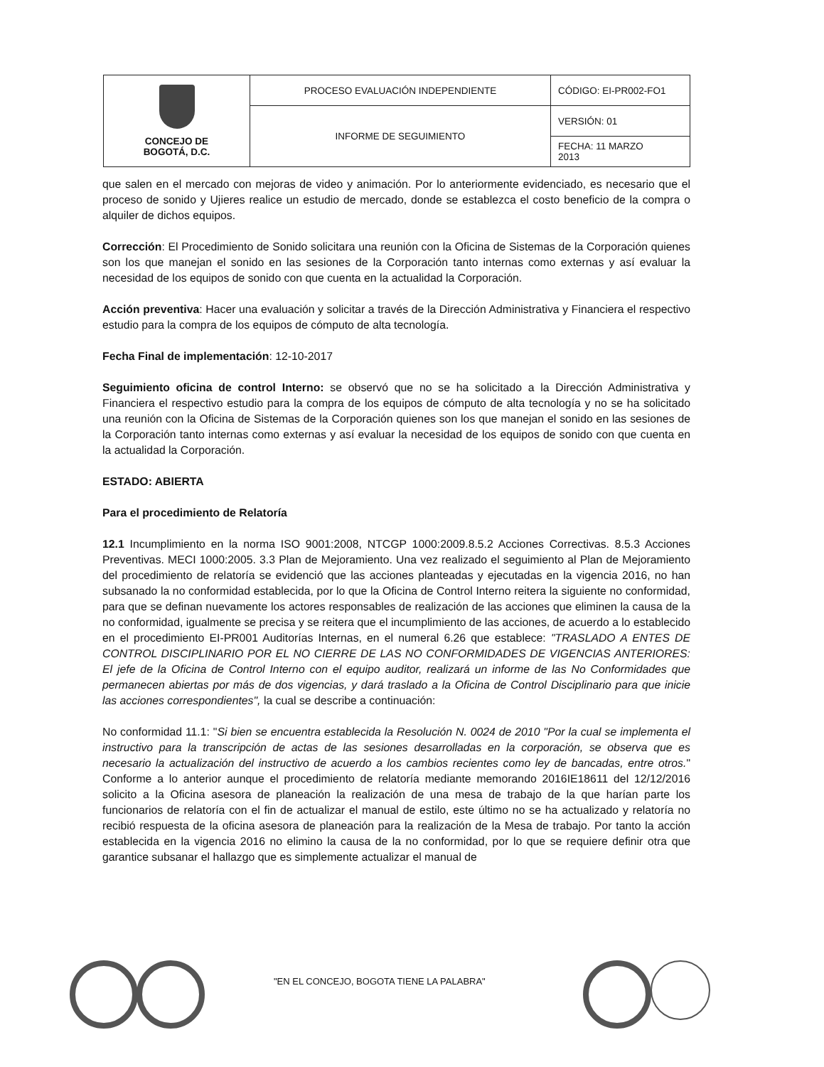| CONCEJO DE BOGOTÁ, D.C. | PROCESO EVALUACIÓN INDEPENDIENTE | CÓDIGO: EI-PR002-FO1 |
| | INFORME DE SEGUIMIENTO | VERSIÓN: 01 |
| | | FECHA: 11 MARZO 2013 |
que salen en el mercado con mejoras de video y animación. Por lo anteriormente evidenciado, es necesario que el proceso de sonido y Ujieres realice un estudio de mercado, donde se establezca el costo beneficio de la compra o alquiler de dichos equipos.
Corrección: El Procedimiento de Sonido solicitara una reunión con la Oficina de Sistemas de la Corporación quienes son los que manejan el sonido en las sesiones de la Corporación tanto internas como externas y así evaluar la necesidad de los equipos de sonido con que cuenta en la actualidad la Corporación.
Acción preventiva: Hacer una evaluación y solicitar a través de la Dirección Administrativa y Financiera el respectivo estudio para la compra de los equipos de cómputo de alta tecnología.
Fecha Final de implementación: 12-10-2017
Seguimiento oficina de control Interno: se observó que no se ha solicitado a la Dirección Administrativa y Financiera el respectivo estudio para la compra de los equipos de cómputo de alta tecnología y no se ha solicitado una reunión con la Oficina de Sistemas de la Corporación quienes son los que manejan el sonido en las sesiones de la Corporación tanto internas como externas y así evaluar la necesidad de los equipos de sonido con que cuenta en la actualidad la Corporación.
ESTADO: ABIERTA
Para el procedimiento de Relatoría
12.1 Incumplimiento en la norma ISO 9001:2008, NTCGP 1000:2009.8.5.2 Acciones Correctivas. 8.5.3 Acciones Preventivas. MECI 1000:2005. 3.3 Plan de Mejoramiento. Una vez realizado el seguimiento al Plan de Mejoramiento del procedimiento de relatoría se evidenció que las acciones planteadas y ejecutadas en la vigencia 2016, no han subsanado la no conformidad establecida, por lo que la Oficina de Control Interno reitera la siguiente no conformidad, para que se definan nuevamente los actores responsables de realización de las acciones que eliminen la causa de la no conformidad, igualmente se precisa y se reitera que el incumplimiento de las acciones, de acuerdo a lo establecido en el procedimiento EI-PR001 Auditorías Internas, en el numeral 6.26 que establece: "TRASLADO A ENTES DE CONTROL DISCIPLINARIO POR EL NO CIERRE DE LAS NO CONFORMIDADES DE VIGENCIAS ANTERIORES: El jefe de la Oficina de Control Interno con el equipo auditor, realizará un informe de las No Conformidades que permanecen abiertas por más de dos vigencias, y dará traslado a la Oficina de Control Disciplinario para que inicie las acciones correspondientes", la cual se describe a continuación:
No conformidad 11.1: "Si bien se encuentra establecida la Resolución N. 0024 de 2010 "Por la cual se implementa el instructivo para la transcripción de actas de las sesiones desarrolladas en la corporación, se observa que es necesario la actualización del instructivo de acuerdo a los cambios recientes como ley de bancadas, entre otros." Conforme a lo anterior aunque el procedimiento de relatoría mediante memorando 2016IE18611 del 12/12/2016 solicito a la Oficina asesora de planeación la realización de una mesa de trabajo de la que harían parte los funcionarios de relatoría con el fin de actualizar el manual de estilo, este último no se ha actualizado y relatoría no recibió respuesta de la oficina asesora de planeación para la realización de la Mesa de trabajo. Por tanto la acción establecida en la vigencia 2016 no elimino la causa de la no conformidad, por lo que se requiere definir otra que garantice subsanar el hallazgo que es simplemente actualizar el manual de
"EN EL CONCEJO, BOGOTA TIENE LA PALABRA"